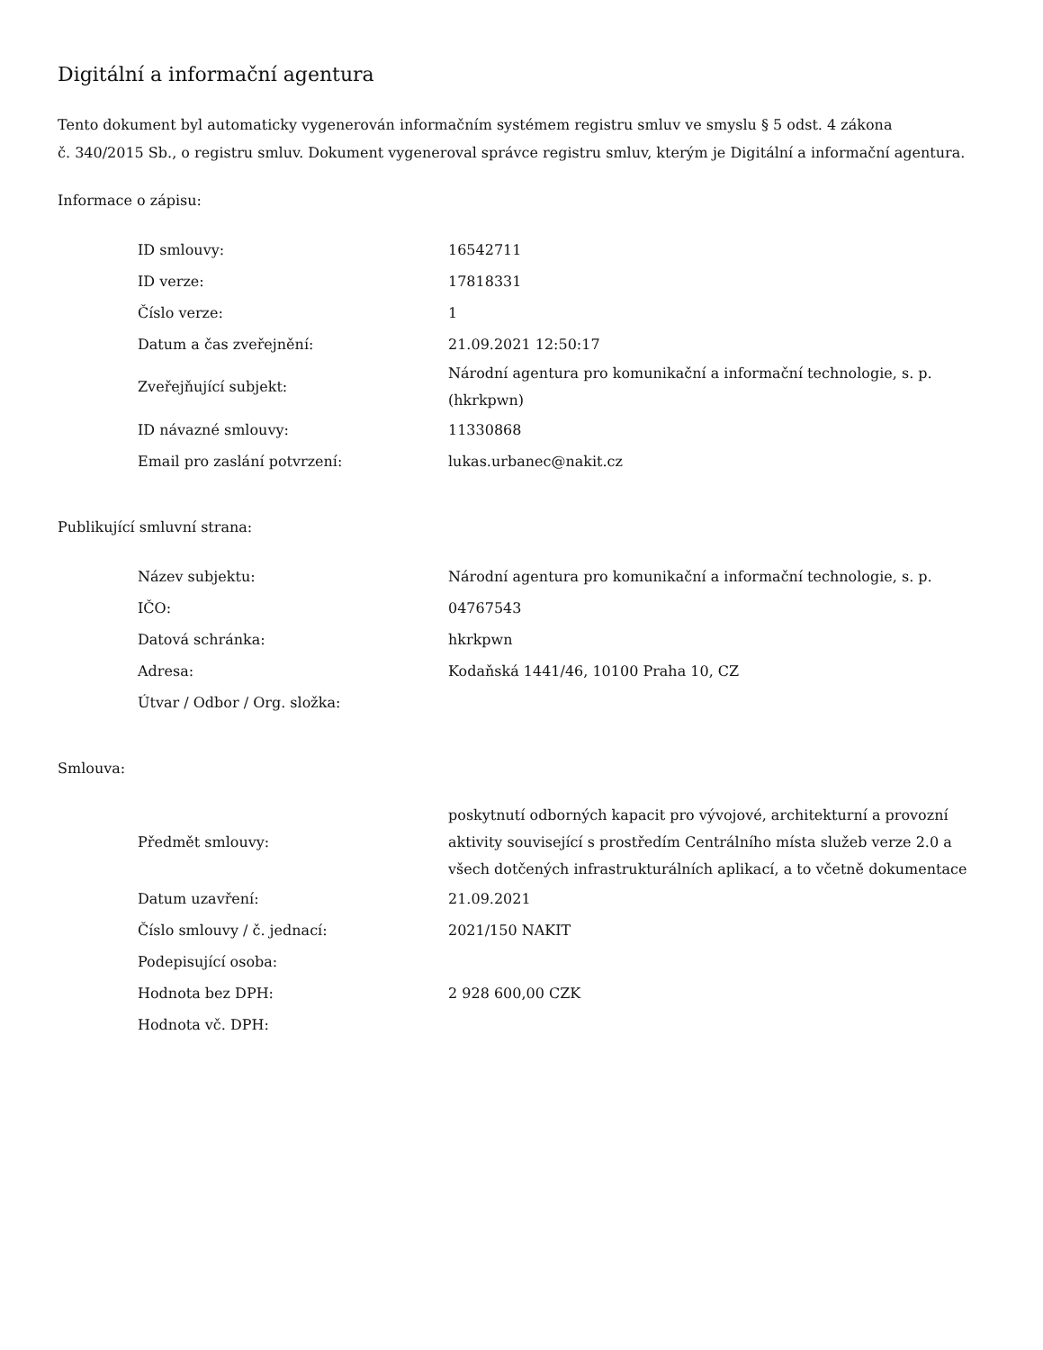Digitální a informační agentura
Tento dokument byl automaticky vygenerován informačním systémem registru smluv ve smyslu § 5 odst. 4 zákona
č. 340/2015 Sb., o registru smluv. Dokument vygeneroval správce registru smluv, kterým je Digitální a informační agentura.
Informace o zápisu:
| ID smlouvy: | 16542711 |
| ID verze: | 17818331 |
| Číslo verze: | 1 |
| Datum a čas zveřejnění: | 21.09.2021 12:50:17 |
| Zveřejňující subjekt: | Národní agentura pro komunikační a informační technologie, s. p. (hkrkpwn) |
| ID návazné smlouvy: | 11330868 |
| Email pro zaslání potvrzení: | lukas.urbanec@nakit.cz |
Publikující smluvní strana:
| Název subjektu: | Národní agentura pro komunikační a informační technologie, s. p. |
| IČO: | 04767543 |
| Datová schránka: | hkrkpwn |
| Adresa: | Kodaňská 1441/46, 10100 Praha 10, CZ |
| Útvar / Odbor / Org. složka: | |
Smlouva:
| Předmět smlouvy: | poskytnutí odborných kapacit pro vývojové, architekturní a provozní aktivity související s prostředím Centrálního místa služeb verze 2.0 a všech dotčených infrastrukturálních aplikací, a to včetně dokumentace |
| Datum uzavření: | 21.09.2021 |
| Číslo smlouvy / č. jednací: | 2021/150 NAKIT |
| Podepisující osoba: | |
| Hodnota bez DPH: | 2 928 600,00 CZK |
| Hodnota vč. DPH: | |